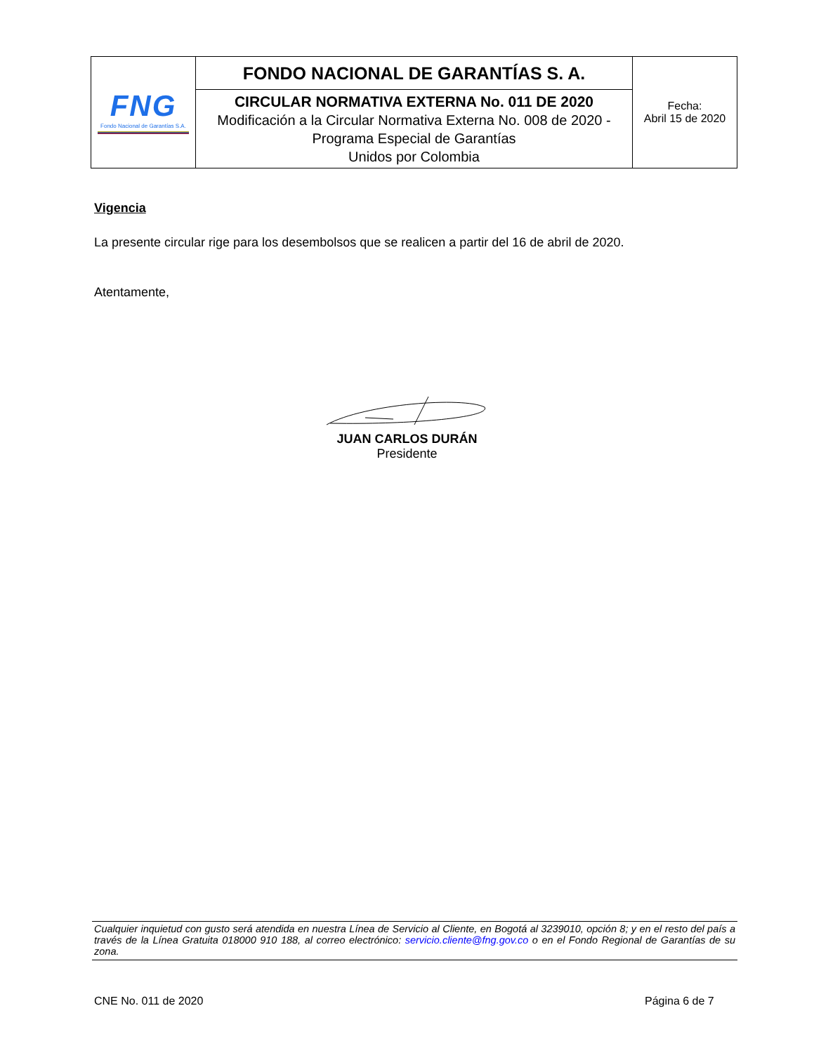| FNG Fondo Nacional de Garantías S.A. | FONDO NACIONAL DE GARANTÍAS S. A. | Fecha: Abril 15 de 2020 |
| | CIRCULAR NORMATIVA EXTERNA No. 011 DE 2020 Modificación a la Circular Normativa Externa No. 008 de 2020 - Programa Especial de Garantías Unidos por Colombia | |
Vigencia
La presente circular rige para los desembolsos que se realicen a partir del 16 de abril de 2020.
Atentamente,
JUAN CARLOS DURÁN
Presidente
Cualquier inquietud con gusto será atendida en nuestra Línea de Servicio al Cliente, en Bogotá al 3239010, opción 8; y en el resto del país a través de la Línea Gratuita 018000 910 188, al correo electrónico: servicio.cliente@fng.gov.co o en el Fondo Regional de Garantías de su zona.
CNE No. 011 de 2020 Página 6 de 7